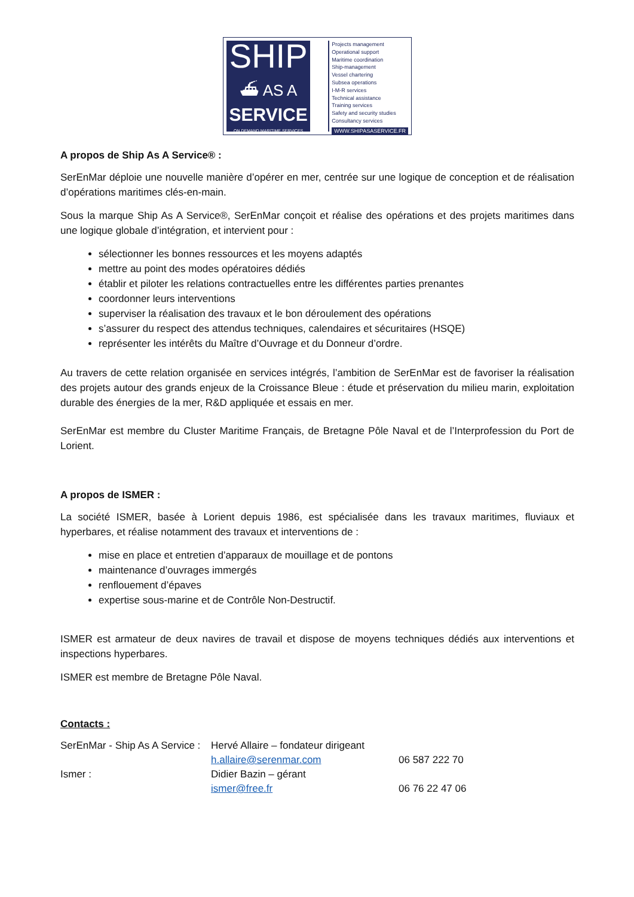SHIP
⛴ AS A
SERVICE
ON DEMAND MARITIME SERVICES
Projects management
Operational support
Maritime coordination
Ship-management
Vessel chartering
Subsea operations
I-M-R services
Technical assistance
Training services
Safety and security studies
Consultancy services
WWW.SHIPASASERVICE.FR
A propos de Ship As A Service® :
SerEnMar déploie une nouvelle manière d’opérer en mer, centrée sur une logique de conception et de réalisation d’opérations maritimes clés-en-main.
Sous la marque Ship As A Service®, SerEnMar conçoit et réalise des opérations et des projets maritimes dans une logique globale d’intégration, et intervient pour :
sélectionner les bonnes ressources et les moyens adaptés
mettre au point des modes opératoires dédiés
établir et piloter les relations contractuelles entre les différentes parties prenantes
coordonner leurs interventions
superviser la réalisation des travaux et le bon déroulement des opérations
s’assurer du respect des attendus techniques, calendaires et sécuritaires (HSQE)
représenter les intérêts du Maître d’Ouvrage et du Donneur d’ordre.
Au travers de cette relation organisée en services intégrés, l’ambition de SerEnMar est de favoriser la réalisation des projets autour des grands enjeux de la Croissance Bleue : étude et préservation du milieu marin, exploitation durable des énergies de la mer, R&D appliquée et essais en mer.
SerEnMar est membre du Cluster Maritime Français, de Bretagne Pôle Naval et de l’Interprofession du Port de Lorient.
A propos de ISMER :
La société ISMER, basée à Lorient depuis 1986, est spécialisée dans les travaux maritimes, fluviaux et hyperbares, et réalise notamment des travaux et interventions de :
mise en place et entretien d’apparaux de mouillage et de pontons
maintenance d’ouvrages immergés
renflouement d’épaves
expertise sous-marine et de Contrôle Non-Destructif.
ISMER est armateur de deux navires de travail et dispose de moyens techniques dédiés aux interventions et inspections hyperbares.
ISMER est membre de Bretagne Pôle Naval.
Contacts :
| SerEnMar - Ship As A Service : | Hervé Allaire – fondateur dirigeant | |
| | h.allaire@serenmar.com | 06 587 222 70 |
| Ismer : | Didier Bazin – gérant | |
| | ismer@free.fr | 06 76 22 47 06 |